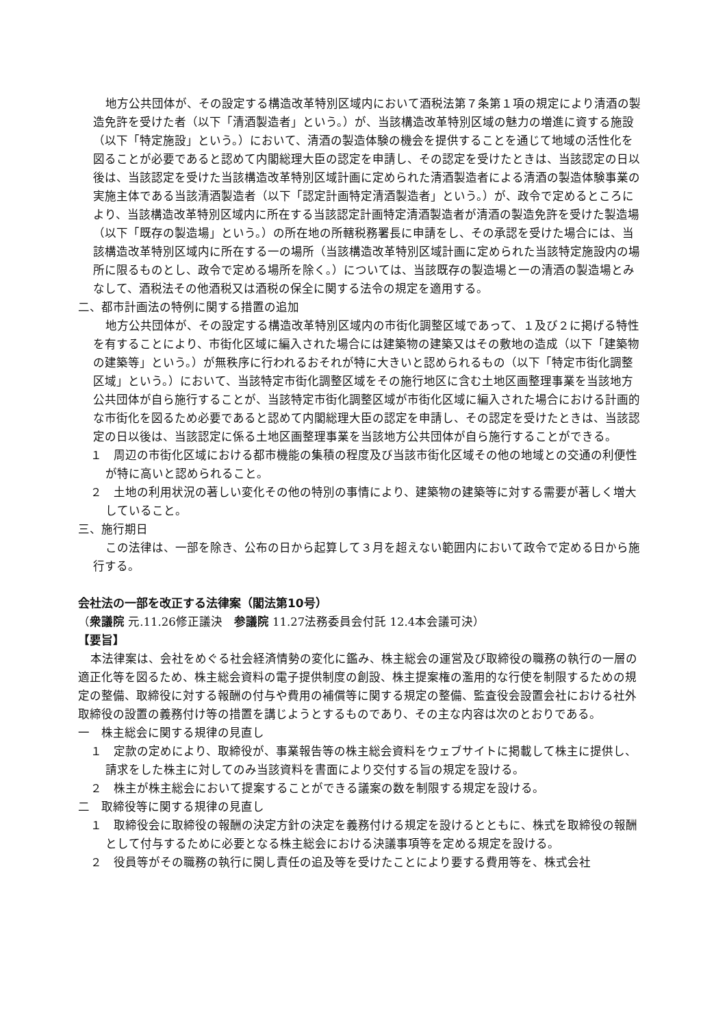地方公共団体が、その設定する構造改革特別区域内において酒税法第７条第１項の規定により清酒の製造免許を受けた者（以下「清酒製造者」という。）が、当該構造改革特別区域の魅力の増進に資する施設（以下「特定施設」という。）において、清酒の製造体験の機会を提供することを通じて地域の活性化を図ることが必要であると認めて内閣総理大臣の認定を申請し、その認定を受けたときは、当該認定の日以後は、当該認定を受けた当該構造改革特別区域計画に定められた清酒製造者による清酒の製造体験事業の実施主体である当該清酒製造者（以下「認定計画特定清酒製造者」という。）が、政令で定めるところにより、当該構造改革特別区域内に所在する当該認定計画特定清酒製造者が清酒の製造免許を受けた製造場（以下「既存の製造場」という。）の所在地の所轄税務署長に申請をし、その承認を受けた場合には、当該構造改革特別区域内に所在する一の場所（当該構造改革特別区域計画に定められた当該特定施設内の場所に限るものとし、政令で定める場所を除く。）については、当該既存の製造場と一の清酒の製造場とみなして、酒税法その他酒税又は酒税の保全に関する法令の規定を適用する。
二、都市計画法の特例に関する措置の追加
地方公共団体が、その設定する構造改革特別区域内の市街化調整区域であって、１及び２に掲げる特性を有することにより、市街化区域に編入された場合には建築物の建築又はその敷地の造成（以下「建築物の建築等」という。）が無秩序に行われるおそれが特に大きいと認められるもの（以下「特定市街化調整区域」という。）において、当該特定市街化調整区域をその施行地区に含む土地区画整理事業を当該地方公共団体が自ら施行することが、当該特定市街化調整区域が市街化区域に編入された場合における計画的な市街化を図るため必要であると認めて内閣総理大臣の認定を申請し、その認定を受けたときは、当該認定の日以後は、当該認定に係る土地区画整理事業を当該地方公共団体が自ら施行することができる。
１　周辺の市街化区域における都市機能の集積の程度及び当該市街化区域その他の地域との交通の利便性が特に高いと認められること。
２　土地の利用状況の著しい変化その他の特別の事情により、建築物の建築等に対する需要が著しく増大していること。
三、施行期日
この法律は、一部を除き、公布の日から起算して３月を超えない範囲内において政令で定める日から施行する。
会社法の一部を改正する法律案（閣法第10号）
（衆議院 元.11.26修正議決　参議院 11.27法務委員会付託 12.4本会議可決）
【要旨】
本法律案は、会社をめぐる社会経済情勢の変化に鑑み、株主総会の運営及び取締役の職務の執行の一層の適正化等を図るため、株主総会資料の電子提供制度の創設、株主提案権の濫用的な行使を制限するための規定の整備、取締役に対する報酬の付与や費用の補償等に関する規定の整備、監査役会設置会社における社外取締役の設置の義務付け等の措置を講じようとするものであり、その主な内容は次のとおりである。
一　株主総会に関する規律の見直し
１　定款の定めにより、取締役が、事業報告等の株主総会資料をウェブサイトに掲載して株主に提供し、請求をした株主に対してのみ当該資料を書面により交付する旨の規定を設ける。
２　株主が株主総会において提案することができる議案の数を制限する規定を設ける。
二　取締役等に関する規律の見直し
１　取締役会に取締役の報酬の決定方針の決定を義務付ける規定を設けるとともに、株式を取締役の報酬として付与するために必要となる株主総会における決議事項等を定める規定を設ける。
２　役員等がその職務の執行に関し責任の追及等を受けたことにより要する費用等を、株式会社